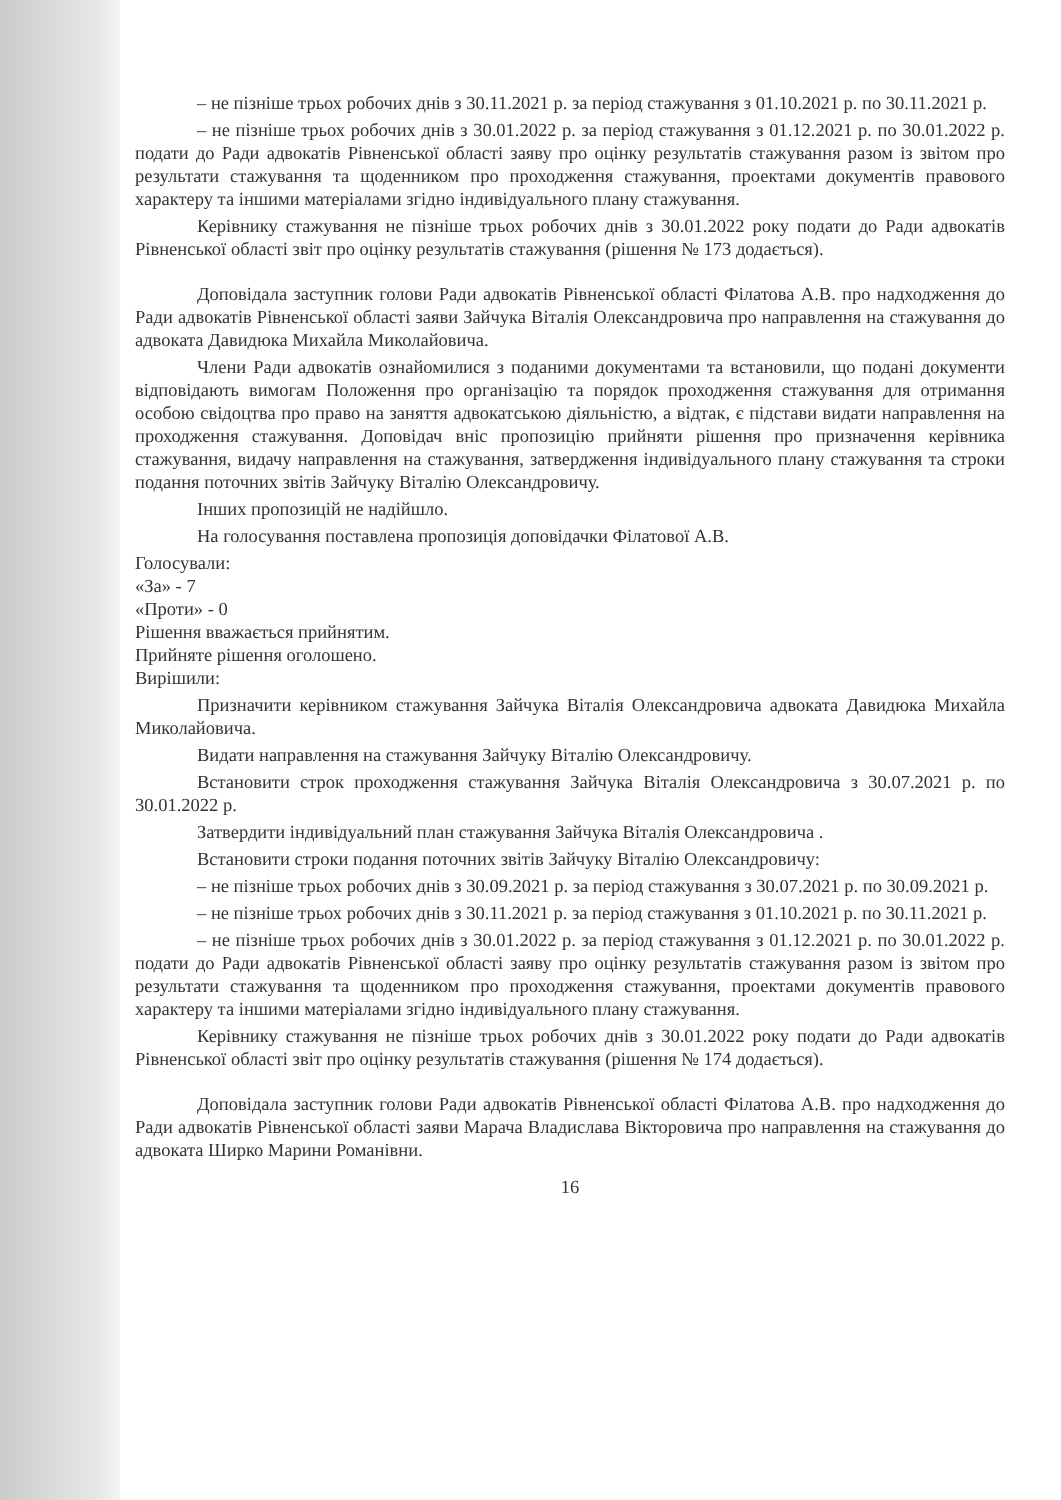– не пізніше трьох робочих днів з 30.11.2021 р. за період стажування з 01.10.2021 р. по 30.11.2021 р.
– не пізніше трьох робочих днів з 30.01.2022 р. за період стажування з 01.12.2021 р. по 30.01.2022 р. подати до Ради адвокатів Рівненської області заяву про оцінку результатів стажування разом із звітом про результати стажування та щоденником про проходження стажування, проектами документів правового характеру та іншими матеріалами згідно індивідуального плану стажування.
Керівнику стажування не пізніше трьох робочих днів з 30.01.2022 року подати до Ради адвокатів Рівненської області звіт про оцінку результатів стажування (рішення № 173 додається).
Доповідала заступник голови Ради адвокатів Рівненської області Філатова А.В. про надходження до Ради адвокатів Рівненської області заяви Зайчука Віталія Олександровича про направлення на стажування до адвоката Давидюка Михайла Миколайовича.
Члени Ради адвокатів ознайомилися з поданими документами та встановили, що подані документи відповідають вимогам Положення про організацію та порядок проходження стажування для отримання особою свідоцтва про право на заняття адвокатською діяльністю, а відтак, є підстави видати направлення на проходження стажування. Доповідач вніс пропозицію прийняти рішення про призначення керівника стажування, видачу направлення на стажування, затвердження індивідуального плану стажування та строки подання поточних звітів Зайчуку Віталію Олександровичу.
Інших пропозицій не надійшло.
На голосування поставлена пропозиція доповідачки Філатової А.В.
Голосували:
«За» - 7
«Проти» - 0
Рішення вважається прийнятим.
Прийняте рішення оголошено.
Вирішили:
Призначити керівником стажування Зайчука Віталія Олександровича адвоката Давидюка Михайла Миколайовича.
Видати направлення на стажування Зайчуку Віталію Олександровичу.
Встановити строк проходження стажування Зайчука Віталія Олександровича з 30.07.2021 р. по 30.01.2022 р.
Затвердити індивідуальний план стажування Зайчука Віталія Олександровича .
Встановити строки подання поточних звітів Зайчуку Віталію Олександровичу:
– не пізніше трьох робочих днів з 30.09.2021 р. за період стажування з 30.07.2021 р. по 30.09.2021 р.
– не пізніше трьох робочих днів з 30.11.2021 р. за період стажування з 01.10.2021 р. по 30.11.2021 р.
– не пізніше трьох робочих днів з 30.01.2022 р. за період стажування з 01.12.2021 р. по 30.01.2022 р. подати до Ради адвокатів Рівненської області заяву про оцінку результатів стажування разом із звітом про результати стажування та щоденником про проходження стажування, проектами документів правового характеру та іншими матеріалами згідно індивідуального плану стажування.
Керівнику стажування не пізніше трьох робочих днів з 30.01.2022 року подати до Ради адвокатів Рівненської області звіт про оцінку результатів стажування (рішення № 174 додається).
Доповідала заступник голови Ради адвокатів Рівненської області Філатова А.В. про надходження до Ради адвокатів Рівненської області заяви Марача Владислава Вікторовича про направлення на стажування до адвоката Ширко Марини Романівни.
16